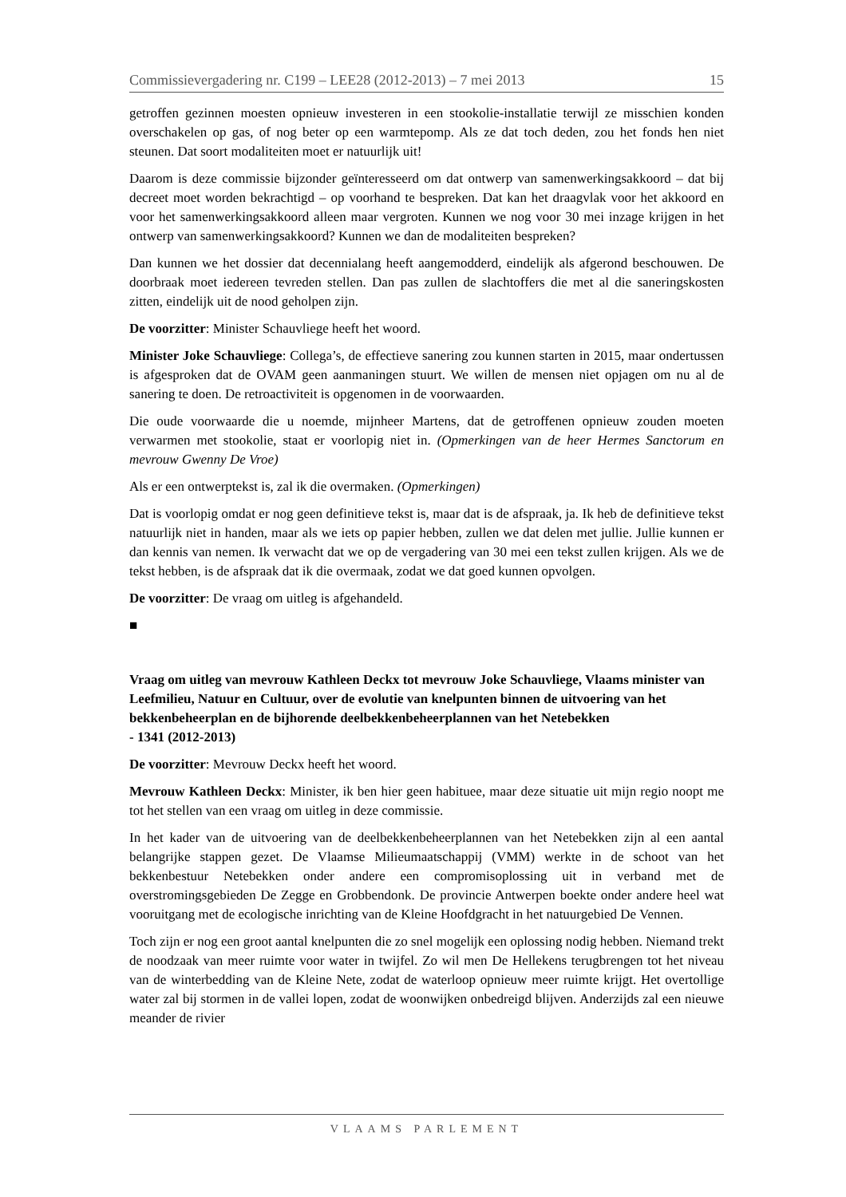Commissievergadering nr. C199 – LEE28 (2012-2013) – 7 mei 2013 15
getroffen gezinnen moesten opnieuw investeren in een stookolie-installatie terwijl ze misschien konden overschakelen op gas, of nog beter op een warmtepomp. Als ze dat toch deden, zou het fonds hen niet steunen. Dat soort modaliteiten moet er natuurlijk uit!
Daarom is deze commissie bijzonder geïnteresseerd om dat ontwerp van samenwerkings­akkoord – dat bij decreet moet worden bekrachtigd – op voorhand te bespreken. Dat kan het draagvlak voor het akkoord en voor het samenwerkingsakkoord alleen maar vergroten. Kunnen we nog voor 30 mei inzage krijgen in het ontwerp van samenwerkingsakkoord? Kunnen we dan de modaliteiten bespreken?
Dan kunnen we het dossier dat decennialang heeft aangemodderd, eindelijk als afgerond beschouwen. De doorbraak moet iedereen tevreden stellen. Dan pas zullen de slachtoffers die met al die saneringskosten zitten, eindelijk uit de nood geholpen zijn.
De voorzitter: Minister Schauvliege heeft het woord.
Minister Joke Schauvliege: Collega’s, de effectieve sanering zou kunnen starten in 2015, maar ondertussen is afgesproken dat de OVAM geen aanmaningen stuurt. We willen de mensen niet opjagen om nu al de sanering te doen. De retroactiviteit is opgenomen in de voorwaarden.
Die oude voorwaarde die u noemde, mijnheer Martens, dat de getroffenen opnieuw zouden moeten verwarmen met stookolie, staat er voorlopig niet in. (Opmerkingen van de heer Hermes Sanctorum en mevrouw Gwenny De Vroe)
Als er een ontwerptekst is, zal ik die overmaken. (Opmerkingen)
Dat is voorlopig omdat er nog geen definitieve tekst is, maar dat is de afspraak, ja. Ik heb de definitieve tekst natuurlijk niet in handen, maar als we iets op papier hebben, zullen we dat delen met jullie. Jullie kunnen er dan kennis van nemen. Ik verwacht dat we op de vergadering van 30 mei een tekst zullen krijgen. Als we de tekst hebben, is de afspraak dat ik die overmaak, zodat we dat goed kunnen opvolgen.
De voorzitter: De vraag om uitleg is afgehandeld.
■
Vraag om uitleg van mevrouw Kathleen Deckx tot mevrouw Joke Schauvliege, Vlaams minister van Leefmilieu, Natuur en Cultuur, over de evolutie van knelpunten binnen de uitvoering van het bekkenbeheerplan en de bijhorende deelbekkenbeheerplannen van het Netebekken
- 1341 (2012-2013)
De voorzitter: Mevrouw Deckx heeft het woord.
Mevrouw Kathleen Deckx: Minister, ik ben hier geen habituee, maar deze situatie uit mijn regio noopt me tot het stellen van een vraag om uitleg in deze commissie.
In het kader van de uitvoering van de deelbekkenbeheerplannen van het Netebekken zijn al een aantal belangrijke stappen gezet. De Vlaamse Milieumaatschappij (VMM) werkte in de schoot van het bekkenbestuur Netebekken onder andere een compromisoplossing uit in verband met de overstromingsgebieden De Zegge en Grobbendonk. De provincie Antwerpen boekte onder andere heel wat vooruitgang met de ecologische inrichting van de Kleine Hoofdgracht in het natuurgebied De Vennen.
Toch zijn er nog een groot aantal knelpunten die zo snel mogelijk een oplossing nodig hebben. Niemand trekt de noodzaak van meer ruimte voor water in twijfel. Zo wil men De Hellekens terugbrengen tot het niveau van de winterbedding van de Kleine Nete, zodat de waterloop opnieuw meer ruimte krijgt. Het overtollige water zal bij stormen in de vallei lopen, zodat de woonwijken onbedreigd blijven. Anderzijds zal een nieuwe meander de rivier
VLAAMS PARLEMENT